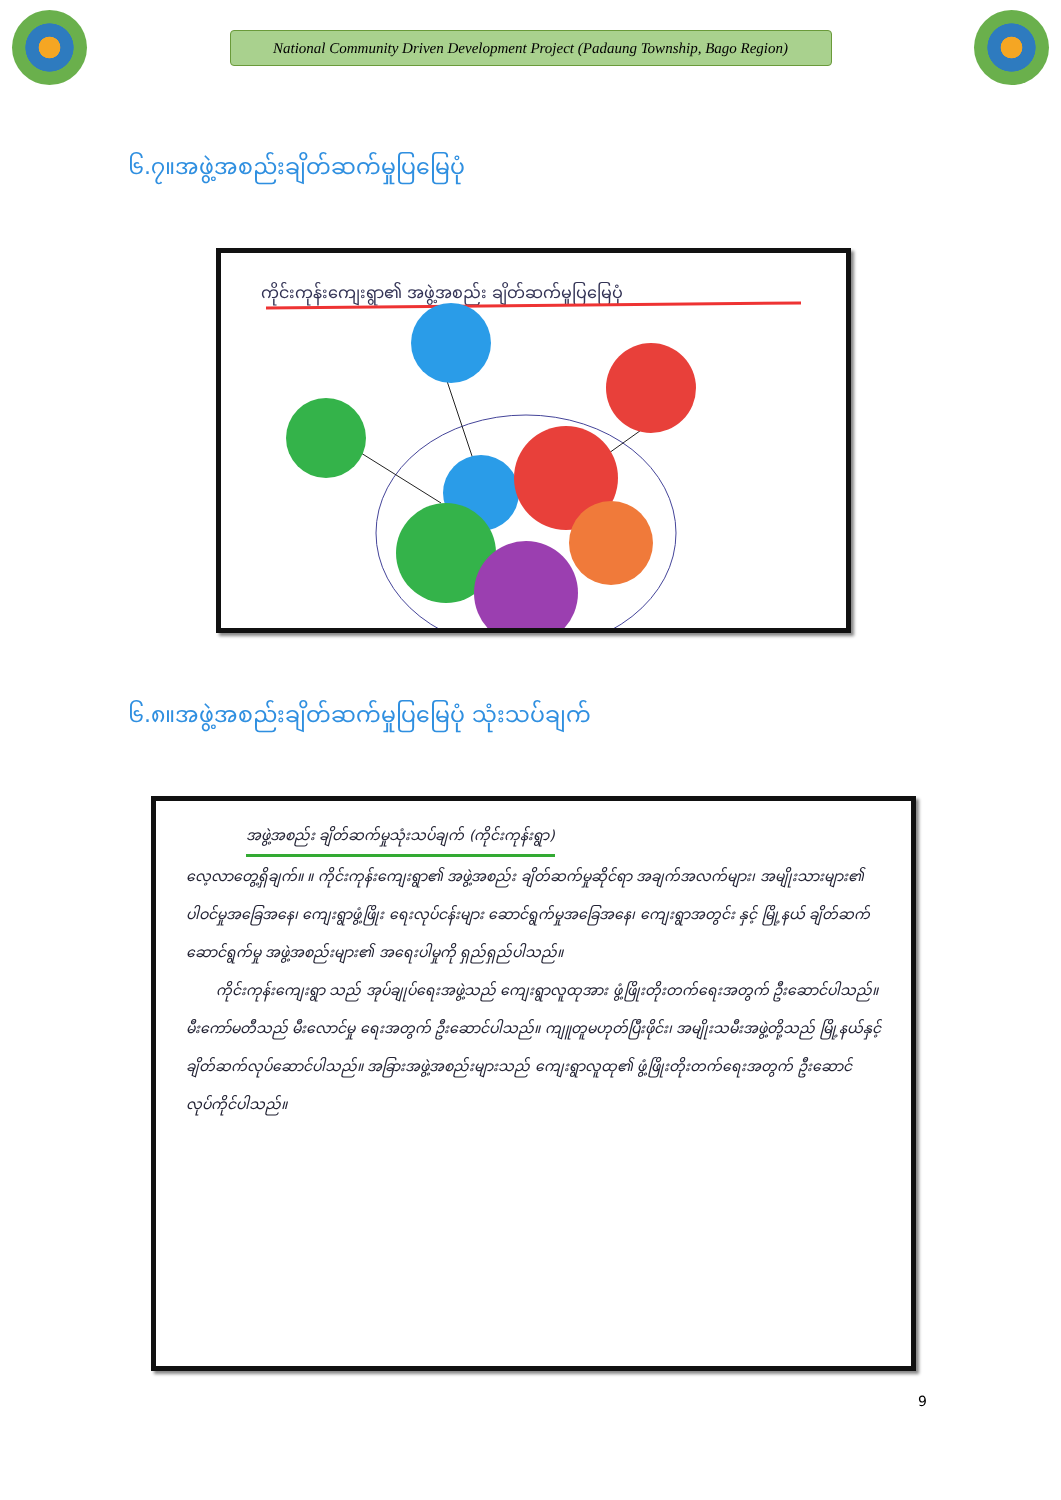National Community Driven Development Project (Padaung Township, Bago Region)
၆.၇။အဖွဲ့အစည်းချိတ်ဆက်မှုပြမြေပုံ
ကိုင်းကုန်းကျေးရွာ၏ အဖွဲ့အစည်း ချိတ်ဆက်မှုပြမြေပုံ
၆.၈။အဖွဲ့အစည်းချိတ်ဆက်မှုပြမြေပုံ သုံးသပ်ချက်
အဖွဲ့အစည်း ချိတ်ဆက်မှုသုံးသပ်ချက် (ကိုင်းကုန်းရွာ)
လေ့လာတွေ့ရှိချက်။ ။ ကိုင်းကုန်းကျေးရွာ၏ အဖွဲ့အစည်း ချိတ်ဆက်မှုဆိုင်ရာ အချက်အလက်များ၊ အမျိုးသားများ၏ ပါဝင်မှုအခြေအနေ၊ ကျေးရွာဖွံ့ဖြိုး ရေးလုပ်ငန်းများ ဆောင်ရွက်မှုအခြေအနေ၊ ကျေးရွာအတွင်း နှင့် မြို့နယ် ချိတ်ဆက်ဆောင်ရွက်မှု အဖွဲ့အစည်းများ၏ အရေးပါမှုကို ရှည်ရှည်ပါသည်။
ကိုင်းကုန်းကျေးရွာ သည် အုပ်ချုပ်ရေးအဖွဲ့သည် ကျေးရွာလူထုအား ဖွံ့ဖြိုးတိုးတက်ရေးအတွက် ဦးဆောင်ပါသည်။ မီးကော်မတီသည် မီးလောင်မှု ရေးအတွက် ဦးဆောင်ပါသည်။ ကျူတူမဟုတ်ပြီးဖိုင်း၊ အမျိုးသမီးအဖွဲ့တို့သည် မြို့နယ်နှင့် ချိတ်ဆက်လုပ်ဆောင်ပါသည်။ အခြားအဖွဲ့အစည်းများသည် ကျေးရွာလူထု၏ ဖွံ့ဖြိုးတိုးတက်ရေးအတွက် ဦးဆောင်လုပ်ကိုင်ပါသည်။
9